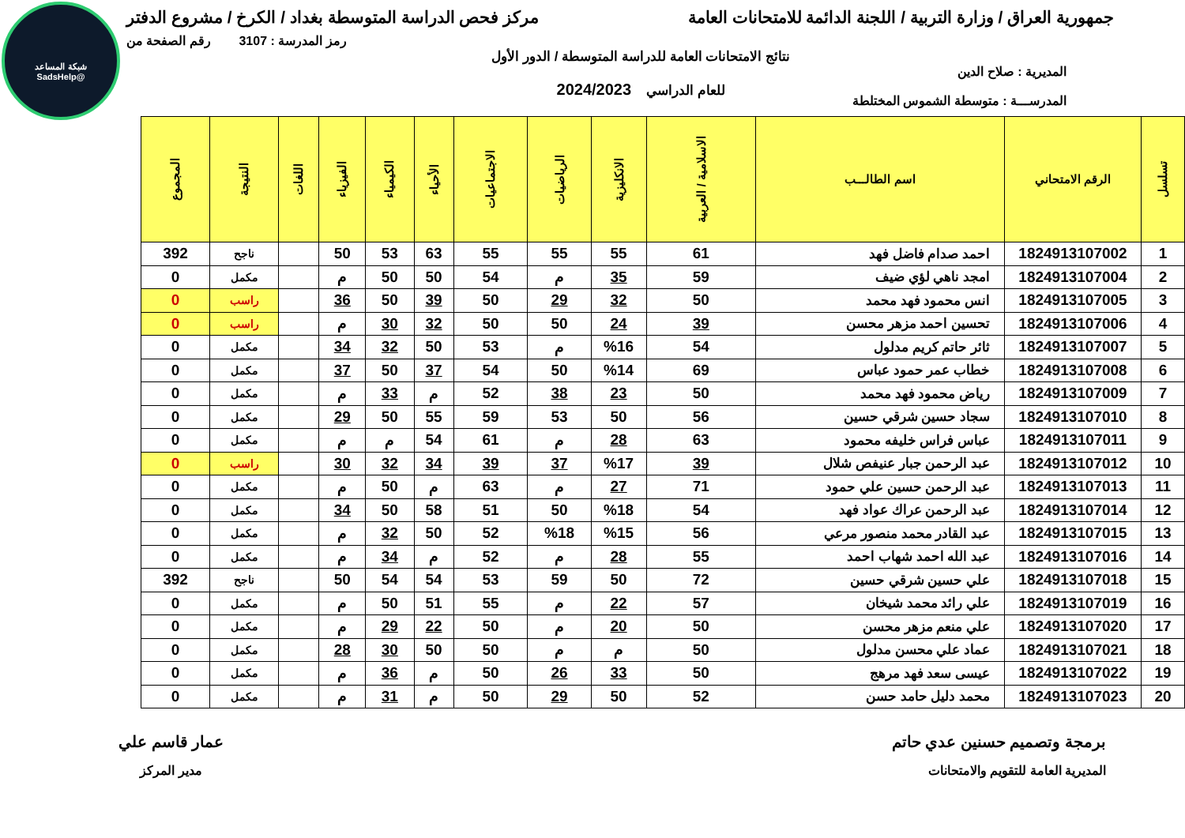شبكة المساعد
@SadsHelp
جمهورية العراق / وزارة التربية / اللجنة الدائمة للامتحانات العامة
مركز فحص الدراسة المتوسطة بغداد / الكرخ / مشروع الدفتر
رمز المدرسة : 3107 رقم الصفحة من
المديرية : صلاح الدين
المدرســـة : متوسطة الشموس المختلطة
نتائج الامتحانات العامة للدراسة المتوسطة / الدور الأول
للعام الدراسي 2024/2023
| تسلسل | الرقم الامتحاني | اسم الطالـــب | الاسلامية / العربية | الانكليزية | الرياضيات | الاجتماعيات | الأحياء | الكيمياء | الفيزياء | اللغات | النتيجة | المجموع |
| --- | --- | --- | --- | --- | --- | --- | --- | --- | --- | --- | --- | --- |
| 1 | 1824913107002 | احمد صدام فاضل فهد | 61 | 55 | 55 | 55 | 63 | 53 | 50 | | ناجح | 392 |
| 2 | 1824913107004 | امجد ناهي لؤي ضيف | 59 | 35 | م | 54 | 50 | 50 | م | | مكمل | 0 |
| 3 | 1824913107005 | انس محمود فهد محمد | 50 | 32 | 29 | 50 | 39 | 50 | 36 | | راسب | 0 |
| 4 | 1824913107006 | تحسين احمد مزهر محسن | 39 | 24 | 50 | 50 | 32 | 30 | م | | راسب | 0 |
| 5 | 1824913107007 | ثائر حاتم كريم مدلول | 54 | %16 | م | 53 | 50 | 32 | 34 | | مكمل | 0 |
| 6 | 1824913107008 | خطاب عمر حمود عباس | 69 | %14 | 50 | 54 | 37 | 50 | 37 | | مكمل | 0 |
| 7 | 1824913107009 | رياض محمود فهد محمد | 50 | 23 | 38 | 52 | م | 33 | م | | مكمل | 0 |
| 8 | 1824913107010 | سجاد حسين شرقي حسين | 56 | 50 | 53 | 59 | 55 | 50 | 29 | | مكمل | 0 |
| 9 | 1824913107011 | عباس فراس خليفه محمود | 63 | 28 | م | 61 | 54 | م | م | | مكمل | 0 |
| 10 | 1824913107012 | عبد الرحمن جبار عنيفص شلال | 39 | %17 | 37 | 39 | 34 | 32 | 30 | | راسب | 0 |
| 11 | 1824913107013 | عبد الرحمن حسين علي حمود | 71 | 27 | م | 63 | م | 50 | م | | مكمل | 0 |
| 12 | 1824913107014 | عبد الرحمن عراك عواد فهد | 54 | %18 | 50 | 51 | 58 | 50 | 34 | | مكمل | 0 |
| 13 | 1824913107015 | عبد القادر محمد منصور مرعي | 56 | %15 | %18 | 52 | 50 | 32 | م | | مكمل | 0 |
| 14 | 1824913107016 | عبد الله احمد شهاب احمد | 55 | 28 | م | 52 | م | 34 | م | | مكمل | 0 |
| 15 | 1824913107018 | علي حسين شرقي حسين | 72 | 50 | 59 | 53 | 54 | 54 | 50 | | ناجح | 392 |
| 16 | 1824913107019 | علي رائد محمد شيخان | 57 | 22 | م | 55 | 51 | 50 | م | | مكمل | 0 |
| 17 | 1824913107020 | علي منعم مزهر محسن | 50 | 20 | م | 50 | 22 | 29 | م | | مكمل | 0 |
| 18 | 1824913107021 | عماد علي محسن مدلول | 50 | م | م | 50 | 50 | 30 | 28 | | مكمل | 0 |
| 19 | 1824913107022 | عيسى سعد فهد مرهج | 50 | 33 | 26 | 50 | م | 36 | م | | مكمل | 0 |
| 20 | 1824913107023 | محمد دليل حامد حسن | 52 | 50 | 29 | 50 | م | 31 | م | | مكمل | 0 |
برمجة وتصميم حسنين عدي حاتم
المديرية العامة للتقويم والامتحانات
عمار قاسم علي
مدير المركز